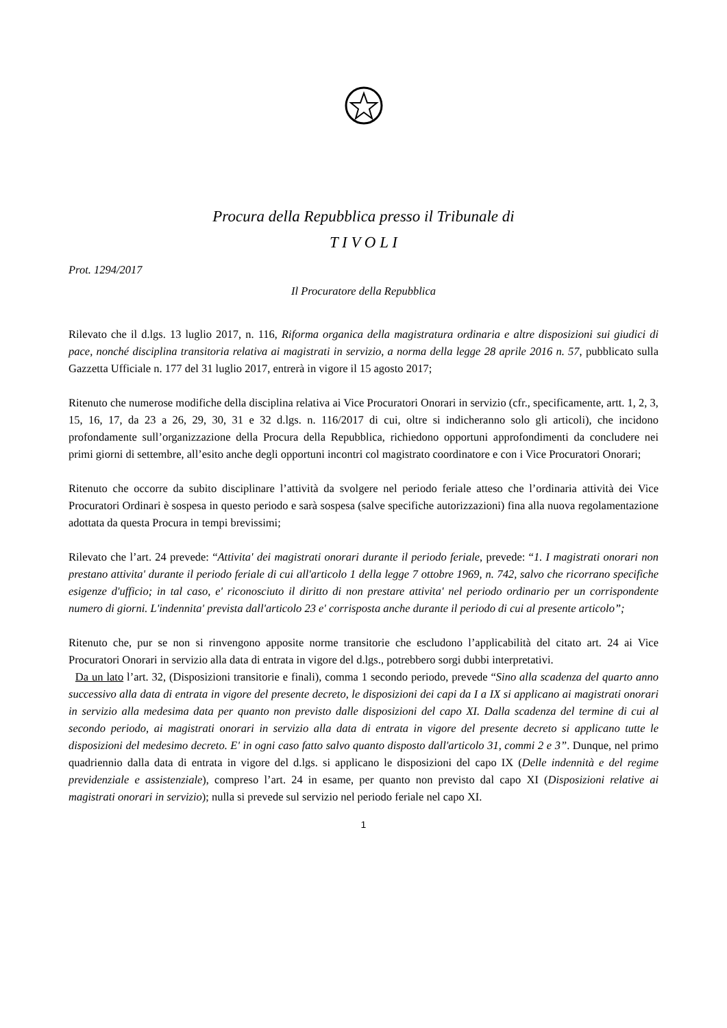Procura della Repubblica presso il Tribunale di
T I V O L I
Prot. 1294/2017
Il Procuratore della Repubblica
Rilevato che il d.lgs. 13 luglio 2017, n. 116, Riforma organica della magistratura ordinaria e altre disposizioni sui giudici di pace, nonché disciplina transitoria relativa ai magistrati in servizio, a norma della legge 28 aprile 2016 n. 57, pubblicato sulla Gazzetta Ufficiale n. 177 del 31 luglio 2017, entrerà in vigore il 15 agosto 2017;
Ritenuto che numerose modifiche della disciplina relativa ai Vice Procuratori Onorari in servizio (cfr., specificamente, artt. 1, 2, 3, 15, 16, 17, da 23 a 26, 29, 30, 31 e 32 d.lgs. n. 116/2017 di cui, oltre si indicheranno solo gli articoli), che incidono profondamente sull’organizzazione della Procura della Repubblica, richiedono opportuni approfondimenti da concludere nei primi giorni di settembre, all’esito anche degli opportuni incontri col magistrato coordinatore e con i Vice Procuratori Onorari;
Ritenuto che occorre da subito disciplinare l’attività da svolgere nel periodo feriale atteso che l’ordinaria attività dei Vice Procuratori Ordinari è sospesa in questo periodo e sarà sospesa (salve specifiche autorizzazioni) fina alla nuova regolamentazione adottata da questa Procura in tempi brevissimi;
Rilevato che l’art. 24 prevede: “Attivita' dei magistrati onorari durante il periodo feriale, prevede: “1. I magistrati onorari non prestano attivita' durante il periodo feriale di cui all'articolo 1 della legge 7 ottobre 1969, n. 742, salvo che ricorrano specifiche esigenze d'ufficio; in tal caso, e' riconosciuto il diritto di non prestare attivita' nel periodo ordinario per un corrispondente numero di giorni. L'indennita' prevista dall'articolo 23 e' corrisposta anche durante il periodo di cui al presente articolo”;
Ritenuto che, pur se non si rinvengono apposite norme transitorie che escludono l’applicabilità del citato art. 24 ai Vice Procuratori Onorari in servizio alla data di entrata in vigore del d.lgs., potrebbero sorgi dubbi interpretativi.
Da un lato l’art. 32, (Disposizioni transitorie e finali), comma 1 secondo periodo, prevede “Sino alla scadenza del quarto anno successivo alla data di entrata in vigore del presente decreto, le disposizioni dei capi da I a IX si applicano ai magistrati onorari in servizio alla medesima data per quanto non previsto dalle disposizioni del capo XI. Dalla scadenza del termine di cui al secondo periodo, ai magistrati onorari in servizio alla data di entrata in vigore del presente decreto si applicano tutte le disposizioni del medesimo decreto. E' in ogni caso fatto salvo quanto disposto dall'articolo 31, commi 2 e 3”. Dunque, nel primo quadriennio dalla data di entrata in vigore del d.lgs. si applicano le disposizioni del capo IX (Delle indennità e del regime previdenziale e assistenziale), compreso l’art. 24 in esame, per quanto non previsto dal capo XI (Disposizioni relative ai magistrati onorari in servizio); nulla si prevede sul servizio nel periodo feriale nel capo XI.
1